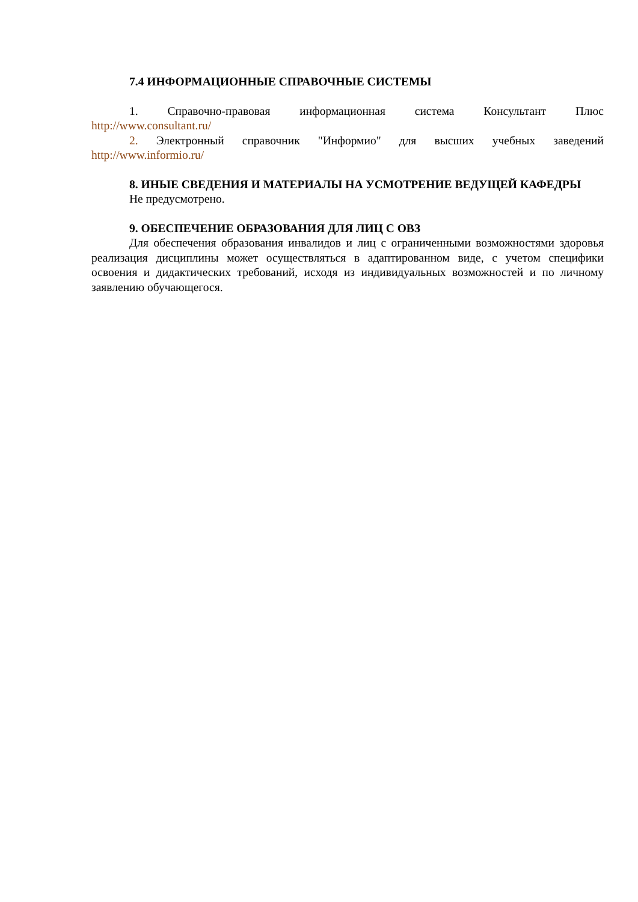7.4 ИНФОРМАЦИОННЫЕ СПРАВОЧНЫЕ СИСТЕМЫ
1. Справочно-правовая информационная система Консультант Плюс
http://www.consultant.ru/
2. Электронный справочник "Информио" для высших учебных заведений
http://www.informio.ru/
8. ИНЫЕ СВЕДЕНИЯ И МАТЕРИАЛЫ НА УСМОТРЕНИЕ ВЕДУЩЕЙ КАФЕДРЫ
Не предусмотрено.
9. ОБЕСПЕЧЕНИЕ ОБРАЗОВАНИЯ ДЛЯ ЛИЦ С ОВЗ
Для обеспечения образования инвалидов и лиц с ограниченными возможностями здоровья реализация дисциплины может осуществляться в адаптированном виде, с учетом специфики освоения и дидактических требований, исходя из индивидуальных возможностей и по личному заявлению обучающегося.